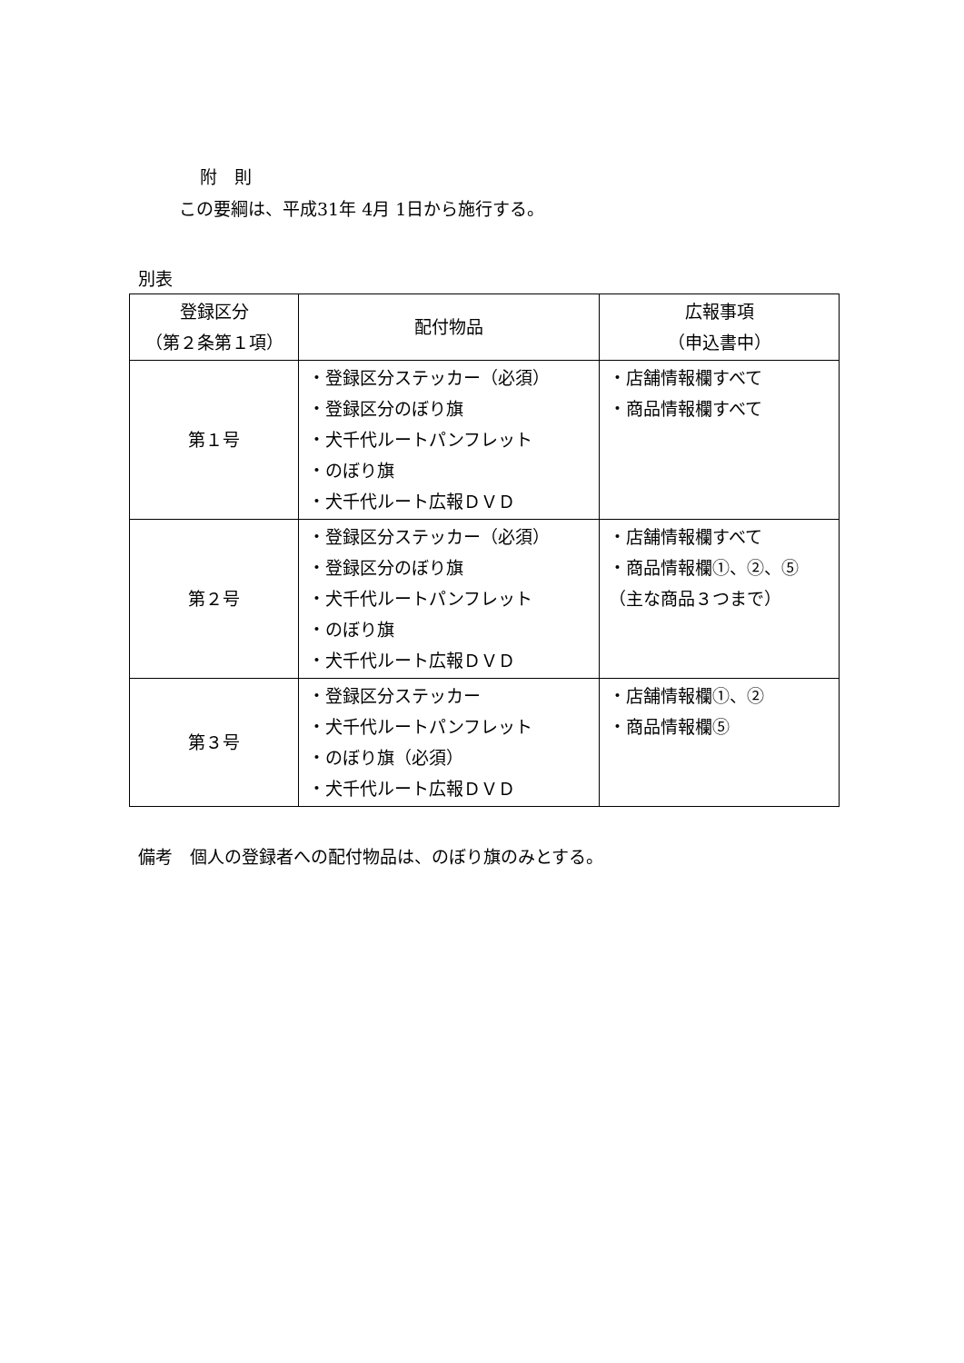附　則
この要綱は、平成31年 4月 1日から施行する。
別表
| 登録区分 （第２条第１項） | 配付物品 | 広報事項 （申込書中） |
| --- | --- | --- |
| 第１号 | ・登録区分ステッカー（必須） ・登録区分のぼり旗 ・犬千代ルートパンフレット ・のぼり旗 ・犬千代ルート広報ＤＶＤ | ・店舗情報欄すべて ・商品情報欄すべて |
| 第２号 | ・登録区分ステッカー（必須） ・登録区分のぼり旗 ・犬千代ルートパンフレット ・のぼり旗 ・犬千代ルート広報ＤＶＤ | ・店舗情報欄すべて ・商品情報欄①、②、⑤ （主な商品３つまで） |
| 第３号 | ・登録区分ステッカー ・犬千代ルートパンフレット ・のぼり旗（必須） ・犬千代ルート広報ＤＶＤ | ・店舗情報欄①、② ・商品情報欄⑤ |
備考　個人の登録者への配付物品は、のぼり旗のみとする。